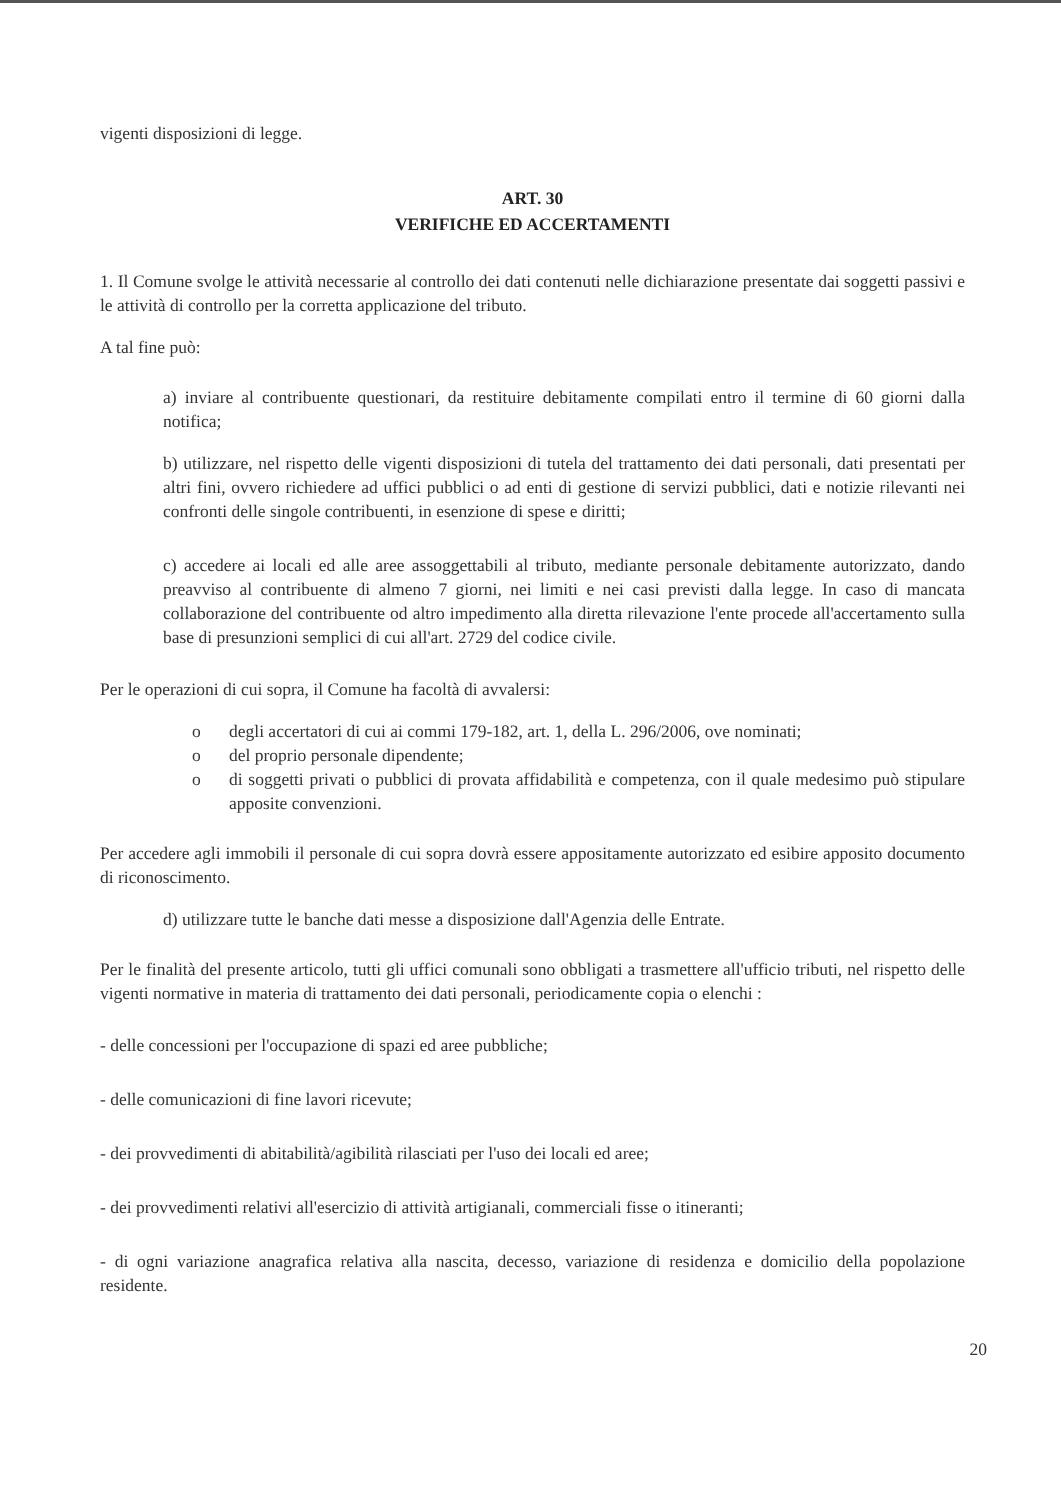vigenti disposizioni di legge.
ART. 30
VERIFICHE ED ACCERTAMENTI
1. Il Comune svolge le attività necessarie al controllo dei dati contenuti nelle dichiarazione presentate dai soggetti passivi e le attività di controllo per la corretta applicazione del tributo.
A tal fine può:
a) inviare al contribuente questionari, da restituire debitamente compilati entro il termine di 60 giorni dalla notifica;
b) utilizzare, nel rispetto delle vigenti disposizioni di tutela del trattamento dei dati personali, dati presentati per altri fini, ovvero richiedere ad uffici pubblici o ad enti di gestione di servizi pubblici, dati e notizie rilevanti nei confronti delle singole contribuenti, in esenzione di spese e diritti;
c) accedere ai locali ed alle aree assoggettabili al tributo, mediante personale debitamente autorizzato, dando preavviso al contribuente di almeno 7 giorni, nei limiti e nei casi previsti dalla legge. In caso di mancata collaborazione del contribuente od altro impedimento alla diretta rilevazione l'ente procede all'accertamento sulla base di presunzioni semplici di cui all'art. 2729 del codice civile.
Per le operazioni di cui sopra, il Comune ha facoltà di avvalersi:
o degli accertatori di cui ai commi 179-182, art. 1, della L. 296/2006, ove nominati;
o del proprio personale dipendente;
o di soggetti privati o pubblici di provata affidabilità e competenza, con il quale medesimo può stipulare apposite convenzioni.
Per accedere agli immobili il personale di cui sopra dovrà essere appositamente autorizzato ed esibire apposito documento di riconoscimento.
d) utilizzare tutte le banche dati messe a disposizione dall'Agenzia delle Entrate.
Per le finalità del presente articolo, tutti gli uffici comunali sono obbligati a trasmettere all'ufficio tributi, nel rispetto delle vigenti normative in materia di trattamento dei dati personali, periodicamente copia o elenchi :
- delle concessioni per l'occupazione di spazi ed aree pubbliche;
- delle comunicazioni di fine lavori ricevute;
- dei provvedimenti di abitabilità/agibilità rilasciati per l'uso dei locali ed aree;
- dei provvedimenti relativi all'esercizio di attività artigianali, commerciali fisse o itineranti;
- di ogni variazione anagrafica relativa alla nascita, decesso, variazione di residenza e domicilio della popolazione residente.
20